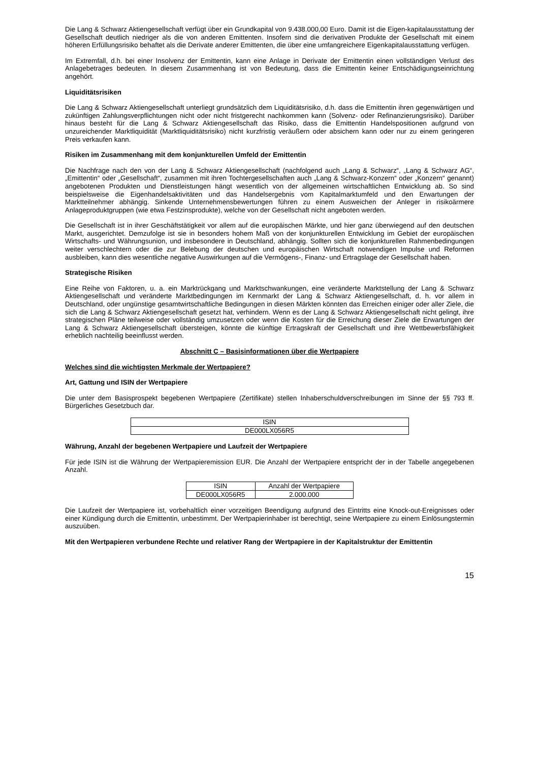Die Lang & Schwarz Aktiengesellschaft verfügt über ein Grundkapital von 9.438.000,00 Euro. Damit ist die Eigen-kapitalausstattung der Gesellschaft deutlich niedriger als die von anderen Emittenten. Insofern sind die derivativen Produkte der Gesellschaft mit einem höheren Erfüllungsrisiko behaftet als die Derivate anderer Emittenten, die über eine umfangreichere Eigenkapitalausstattung verfügen.
Im Extremfall, d.h. bei einer Insolvenz der Emittentin, kann eine Anlage in Derivate der Emittentin einen vollständigen Verlust des Anlagebetrages bedeuten. In diesem Zusammenhang ist von Bedeutung, dass die Emittentin keiner Entschädigungseinrichtung angehört.
Liquiditätsrisiken
Die Lang & Schwarz Aktiengesellschaft unterliegt grundsätzlich dem Liquiditätsrisiko, d.h. dass die Emittentin ihren gegenwärtigen und zukünftigen Zahlungsverpflichtungen nicht oder nicht fristgerecht nachkommen kann (Solvenz- oder Refinanzierungsrisiko). Darüber hinaus besteht für die Lang & Schwarz Aktiengesellschaft das Risiko, dass die Emittentin Handelspositionen aufgrund von unzureichender Marktliquidität (Marktliquiditätsrisiko) nicht kurzfristig veräußern oder absichern kann oder nur zu einem geringeren Preis verkaufen kann.
Risiken im Zusammenhang mit dem konjunkturellen Umfeld der Emittentin
Die Nachfrage nach den von der Lang & Schwarz Aktiengesellschaft (nachfolgend auch „Lang & Schwarz“, „Lang & Schwarz AG“, „Emittentin“ oder „Gesellschaft“, zusammen mit ihren Tochtergesellschaften auch „Lang & Schwarz-Konzern“ oder „Konzern“ genannt) angebotenen Produkten und Dienstleistungen hängt wesentlich von der allgemeinen wirtschaftlichen Entwicklung ab. So sind beispielsweise die Eigenhandelsaktivitäten und das Handelsergebnis vom Kapitalmarktumfeld und den Erwartungen der Marktteilnehmer abhängig. Sinkende Unternehmensbewertungen führen zu einem Ausweichen der Anleger in risikoärmere Anlageproduktgruppen (wie etwa Festzinsprodukte), welche von der Gesellschaft nicht angeboten werden.
Die Gesellschaft ist in ihrer Geschäftstätigkeit vor allem auf die europäischen Märkte, und hier ganz überwiegend auf den deutschen Markt, ausgerichtet. Demzufolge ist sie in besonders hohem Maß von der konjunkturellen Entwicklung im Gebiet der europäischen Wirtschafts- und Währungsunion, und insbesondere in Deutschland, abhängig. Sollten sich die konjunkturellen Rahmenbedingungen weiter verschlechtern oder die zur Belebung der deutschen und europäischen Wirtschaft notwendigen Impulse und Reformen ausbleiben, kann dies wesentliche negative Auswirkungen auf die Vermögens-, Finanz- und Ertragslage der Gesellschaft haben.
Strategische Risiken
Eine Reihe von Faktoren, u. a. ein Marktrückgang und Marktschwankungen, eine veränderte Marktstellung der Lang & Schwarz Aktiengesellschaft und veränderte Marktbedingungen im Kernmarkt der Lang & Schwarz Aktiengesellschaft, d. h. vor allem in Deutschland, oder ungünstige gesamtwirtschaftliche Bedingungen in diesen Märkten könnten das Erreichen einiger oder aller Ziele, die sich die Lang & Schwarz Aktiengesellschaft gesetzt hat, verhindern. Wenn es der Lang & Schwarz Aktiengesellschaft nicht gelingt, ihre strategischen Pläne teilweise oder vollständig umzusetzen oder wenn die Kosten für die Erreichung dieser Ziele die Erwartungen der Lang & Schwarz Aktiengesellschaft übersteigen, könnte die künftige Ertragskraft der Gesellschaft und ihre Wettbewerbsfähigkeit erheblich nachteilig beeinflusst werden.
Abschnitt C – Basisinformationen über die Wertpapiere
Welches sind die wichtigsten Merkmale der Wertpapiere?
Art, Gattung und ISIN der Wertpapiere
Die unter dem Basisprospekt begebenen Wertpapiere (Zertifikate) stellen Inhaberschuldverschreibungen im Sinne der §§ 793 ff. Bürgerliches Gesetzbuch dar.
| ISIN |
| DE000LX056R5 |
Währung, Anzahl der begebenen Wertpapiere und Laufzeit der Wertpapiere
Für jede ISIN ist die Währung der Wertpapieremission EUR. Die Anzahl der Wertpapiere entspricht der in der Tabelle angegebenen Anzahl.
| ISIN | Anzahl der Wertpapiere |
| DE000LX056R5 | 2.000.000 |
Die Laufzeit der Wertpapiere ist, vorbehaltlich einer vorzeitigen Beendigung aufgrund des Eintritts eine Knock-out-Ereignisses oder einer Kündigung durch die Emittentin, unbestimmt. Der Wertpapierinhaber ist berechtigt, seine Wertpapiere zu einem Einlösungstermin auszuüben.
Mit den Wertpapieren verbundene Rechte und relativer Rang der Wertpapiere in der Kapitalstruktur der Emittentin
15